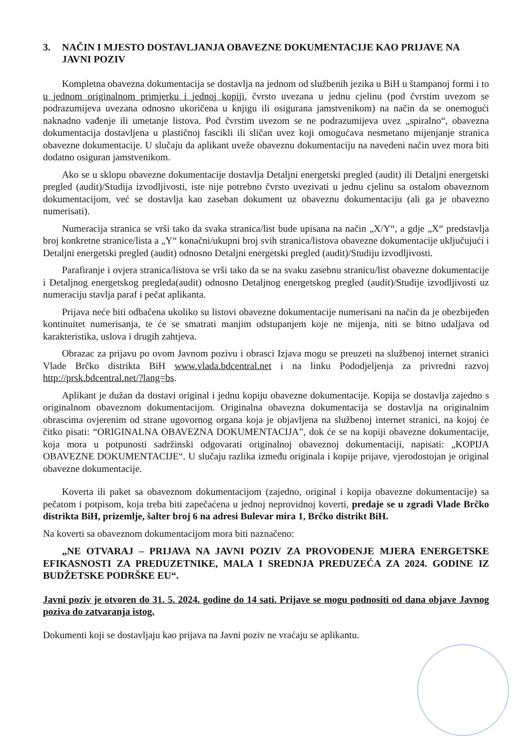3. NAČIN I MJESTO DOSTAVLJANJA OBAVEZNE DOKUMENTACIJE KAO PRIJAVE NA JAVNI POZIV
Kompletna obavezna dokumentacija se dostavlja na jednom od službenih jezika u BiH u štampanoj formi i to u jednom originalnom primjerku i jednoj kopiji, čvrsto uvezana u jednu cjelinu (pod čvrstim uvezom se podrazumijeva uvezana odnosno ukoričena u knjigu ili osigurana jamstvenikom) na način da se onemogući naknadno vađenje ili umetanje listova. Pod čvrstim uvezom se ne podrazumijeva uvez „spiralno“, obavezna dokumentacija dostavljena u plastičnoj fascikli ili sličan uvez koji omogućava nesmetano mijenjanje stranica obavezne dokumentacije. U slučaju da aplikant uveže obaveznu dokumentaciju na navedeni način uvez mora biti dodatno osiguran jamstvenikom.
Ako se u sklopu obavezne dokumentacije dostavlja Detaljni energetski pregled (audit) ili Detaljni energetski pregled (audit)/Studija izvodljivosti, iste nije potrebno čvrsto uvezivati u jednu cjelinu sa ostalom obaveznom dokumentacijom, već se dostavlja kao zaseban dokument uz obaveznu dokumentaciju (ali ga je obavezno numerisati).
Numeracija stranica se vrši tako da svaka stranica/list bude upisana na način „X/Y“, a gdje „X“ predstavlja broj konkretne stranice/lista a „Y“ konačni/ukupni broj svih stranica/listova obavezne dokumentacije uključujući i Detaljni energetski pregled (audit) odnosno Detaljni energetski pregled (audit)/Studiju izvodljivosti.
Parafiranje i ovjera stranica/listova se vrši tako da se na svaku zasebnu stranicu/list obavezne dokumentacije i Detaljnog energetskog pregleda(audit) odnosno Detaljnog energetskog pregled (audit)/Studije izvodljivosti uz numeraciju stavlja paraf i pečat aplikanta.
Prijava neće biti odbačena ukoliko su listovi obavezne dokumentacije numerisani na način da je obezbijeđen kontinuitet numerisanja, te će se smatrati manjim odstupanjem koje ne mijenja, niti se bitno udaljava od karakteristika, uslova i drugih zahtjeva.
Obrazac za prijavu po ovom Javnom pozivu i obrasci Izjava mogu se preuzeti na službenoj internet stranici Vlade Brčko distrikta BiH www.vlada.bdcentral.net i na linku Pododjeljenja za privredni razvoj http://prsk.bdcentral.net/?lang=bs.
Aplikant je dužan da dostavi original i jednu kopiju obavezne dokumentacije. Kopija se dostavlja zajedno s originalnom obaveznom dokumentacijom. Originalna obavezna dokumentacija se dostavlja na originalnim obrascima ovjerenim od strane ugovornog organa koja je objavljena na službenoj internet stranici, na kojoj će čitko pisati: “ORIGINALNA OBAVEZNA DOKUMENTACIJA”, dok će se na kopiji obavezne dokumentacije, koja mora u potpunosti sadržinski odgovarati originalnoj obaveznoj dokumentaciji, napisati: „KOPIJA OBAVEZNE DOKUMENTACIJE“. U slučaju razlika između originala i kopije prijave, vjerodostojan je original obavezne dokumentacije.
Koverta ili paket sa obaveznom dokumentacijom (zajedno, original i kopija obavezne dokumentacije) sa pečatom i potpisom, koja treba biti zapečaćena u jednoj neprovidnoj koverti, predaje se u zgradi Vlade Brčko distrikta BiH, prizemlje, šalter broj 6 na adresi Bulevar mira 1, Brčko distrikt BiH.
Na koverti sa obaveznom dokumentacijom mora biti naznačeno:
„NE OTVARAJ – PRIJAVA NA JAVNI POZIV ZA PROVOĐENJE MJERA ENERGETSKE EFIKASNOSTI ZA PREDUZETNIKE, MALA I SREDNJA PREDUZEĆA ZA 2024. GODINE IZ BUDŽETSKE PODRŠKE EU“.
Javni poziv je otvoren do 31. 5. 2024. godine do 14 sati. Prijave se mogu podnositi od dana objave Javnog poziva do zatvaranja istog.
Dokumenti koji se dostavljaju kao prijava na Javni poziv ne vraćaju se aplikantu.